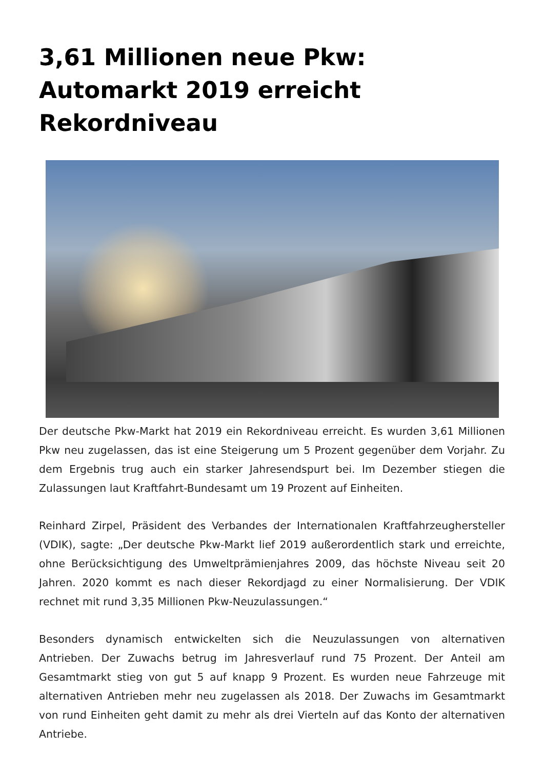3,61 Millionen neue Pkw: Automarkt 2019 erreicht Rekordniveau
Der deutsche Pkw-Markt hat 2019 ein Rekordniveau erreicht. Es wurden 3,61 Millionen Pkw neu zugelassen, das ist eine Steigerung um 5 Prozent gegenüber dem Vorjahr. Zu dem Ergebnis trug auch ein starker Jahresendspurt bei. Im Dezember stiegen die Zulassungen laut Kraftfahrt-Bundesamt um 19 Prozent auf Einheiten.
Reinhard Zirpel, Präsident des Verbandes der Internationalen Kraftfahrzeughersteller (VDIK), sagte: „Der deutsche Pkw-Markt lief 2019 außerordentlich stark und erreichte, ohne Berücksichtigung des Umweltprämienjahres 2009, das höchste Niveau seit 20 Jahren. 2020 kommt es nach dieser Rekordjagd zu einer Normalisierung. Der VDIK rechnet mit rund 3,35 Millionen Pkw-Neuzulassungen.“
Besonders dynamisch entwickelten sich die Neuzulassungen von alternativen Antrieben. Der Zuwachs betrug im Jahresverlauf rund 75 Prozent. Der Anteil am Gesamtmarkt stieg von gut 5 auf knapp 9 Prozent. Es wurden neue Fahrzeuge mit alternativen Antrieben mehr neu zugelassen als 2018. Der Zuwachs im Gesamtmarkt von rund Einheiten geht damit zu mehr als drei Vierteln auf das Konto der alternativen Antriebe.